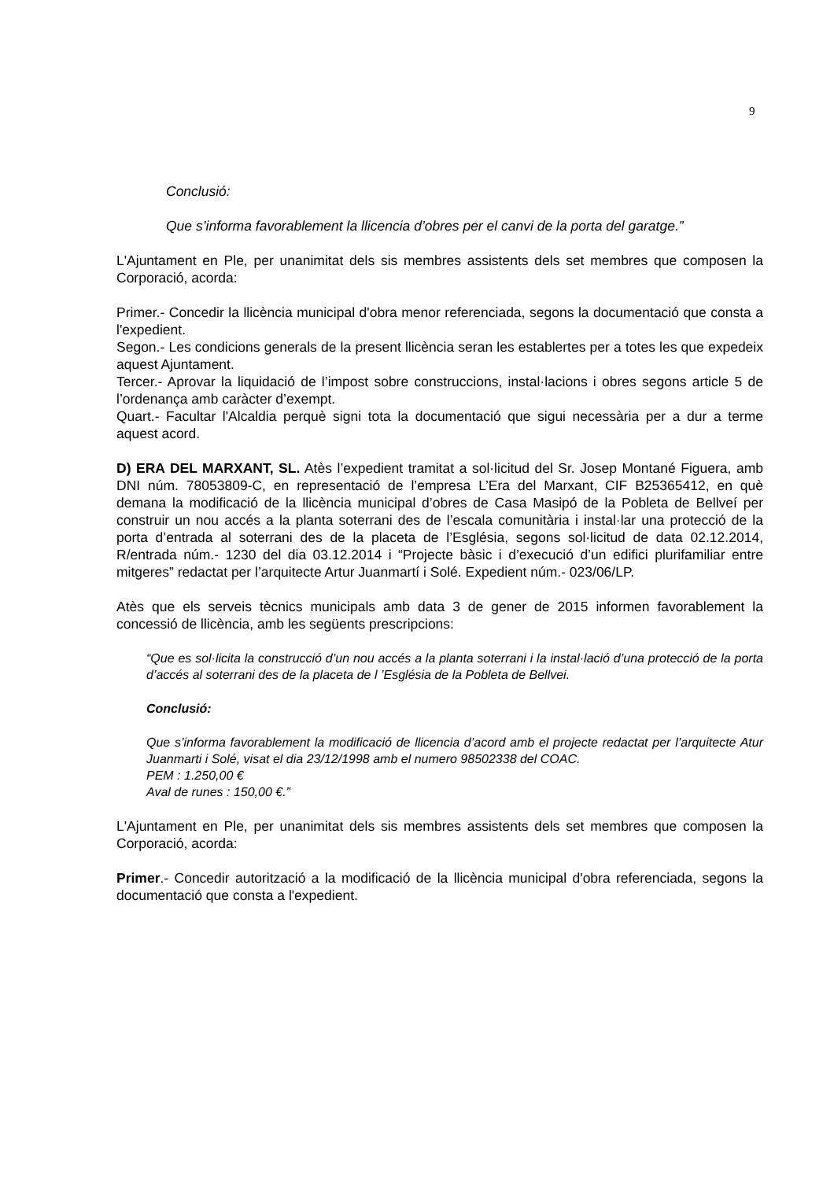9
Conclusió:
Que s’informa favorablement la llicencia d’obres per el canvi de la porta del garatge.”
L'Ajuntament en Ple, per unanimitat dels sis membres assistents dels set membres que composen la Corporació, acorda:
Primer.- Concedir la llicència municipal d'obra menor referenciada, segons la documentació que consta a l'expedient.
Segon.- Les condicions generals de la present llicència seran les establertes per a totes les que expedeix aquest Ajuntament.
Tercer.- Aprovar la liquidació de l’impost sobre construccions, instal·lacions i obres segons article 5 de l’ordenança amb caràcter d’exempt.
Quart.- Facultar l'Alcaldia perquè signi tota la documentació que sigui necessària per a dur a terme aquest acord.
D) ERA DEL MARXANT, SL. Atès l’expedient tramitat a sol·licitud del Sr. Josep Montané Figuera, amb DNI núm. 78053809-C, en representació de l’empresa L’Era del Marxant, CIF B25365412, en què demana la modificació de la llicència municipal d’obres de Casa Masipó de la Pobleta de Bellveí per construir un nou accés a la planta soterrani des de l’escala comunitària i instal·lar una protecció de la porta d’entrada al soterrani des de la placeta de l’Església, segons sol·licitud de data 02.12.2014, R/entrada núm.- 1230 del dia 03.12.2014 i “Projecte bàsic i d’execució d’un edifici plurifamiliar entre mitgeres” redactat per l’arquitecte Artur Juanmartí i Solé. Expedient núm.- 023/06/LP.
Atès que els serveis tècnics municipals amb data 3 de gener de 2015 informen favorablement la concessió de llicència, amb les següents prescripcions:
“Que es sol·licita la construcció d’un nou accés a la planta soterrani i la instal·lació d’una protecció de la porta d’accés al soterrani des de la placeta de l ’Església de la Pobleta de Bellvei.
Conclusió:
Que s’informa favorablement la modificació de llicencia d’acord amb el projecte redactat per l’arquitecte Atur Juanmarti i Solé, visat el dia 23/12/1998 amb el numero 98502338 del COAC.
PEM : 1.250,00 €
Aval de runes : 150,00 €.”
L'Ajuntament en Ple, per unanimitat dels sis membres assistents dels set membres que composen la Corporació, acorda:
Primer.- Concedir autorització a la modificació de la llicència municipal d'obra referenciada, segons la documentació que consta a l'expedient.